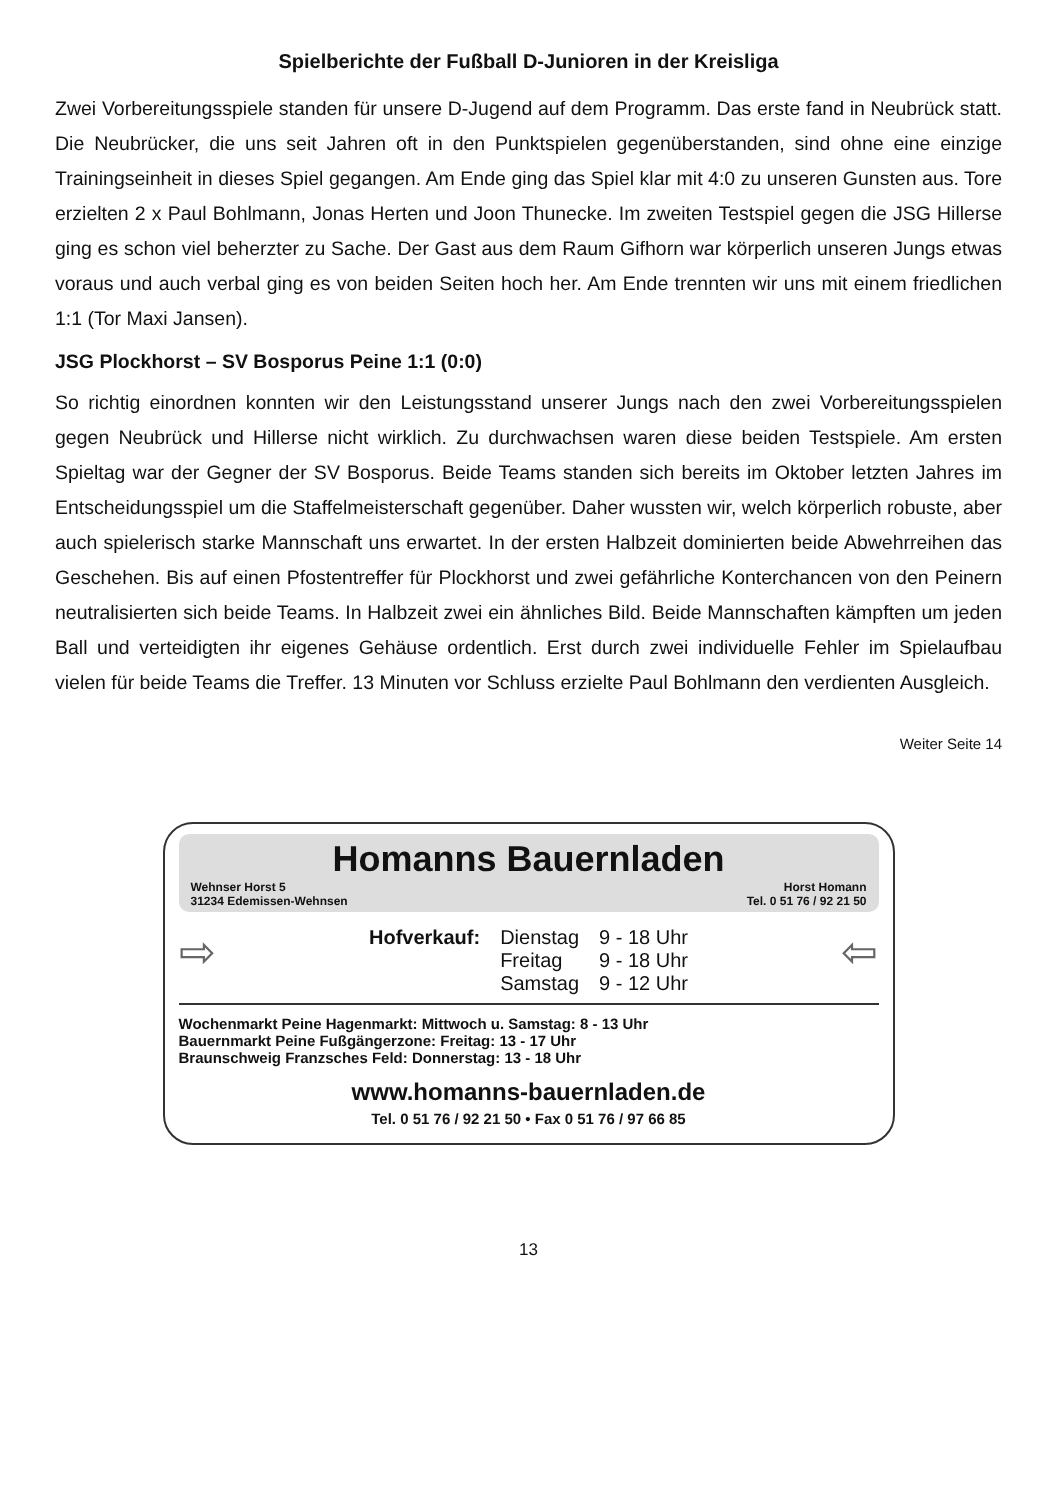Spielberichte der Fußball D-Junioren in der Kreisliga
Zwei Vorbereitungsspiele standen für unsere D-Jugend auf dem Programm. Das erste fand in Neubrück statt. Die Neubrücker, die uns seit Jahren oft in den Punktspielen gegenüberstanden, sind ohne eine einzige Trainingseinheit in dieses Spiel gegangen. Am Ende ging das Spiel klar mit 4:0 zu unseren Gunsten aus. Tore erzielten 2 x Paul Bohlmann, Jonas Herten und Joon Thunecke. Im zweiten Testspiel gegen die JSG Hillerse ging es schon viel beherzter zu Sache. Der Gast aus dem Raum Gifhorn war körperlich unseren Jungs etwas voraus und auch verbal ging es von beiden Seiten hoch her. Am Ende trennten wir uns mit einem friedlichen 1:1 (Tor Maxi Jansen).
JSG Plockhorst – SV Bosporus Peine 1:1 (0:0)
So richtig einordnen konnten wir den Leistungsstand unserer Jungs nach den zwei Vorbereitungsspielen gegen Neubrück und Hillerse nicht wirklich. Zu durchwachsen waren diese beiden Testspiele. Am ersten Spieltag war der Gegner der SV Bosporus. Beide Teams standen sich bereits im Oktober letzten Jahres im Entscheidungsspiel um die Staffelmeisterschaft gegenüber. Daher wussten wir, welch körperlich robuste, aber auch spielerisch starke Mannschaft uns erwartet. In der ersten Halbzeit dominierten beide Abwehrreihen das Geschehen. Bis auf einen Pfostentreffer für Plockhorst und zwei gefährliche Konterchancen von den Peinern neutralisierten sich beide Teams. In Halbzeit zwei ein ähnliches Bild. Beide Mannschaften kämpften um jeden Ball und verteidigten ihr eigenes Gehäuse ordentlich. Erst durch zwei individuelle Fehler im Spielaufbau vielen für beide Teams die Treffer. 13 Minuten vor Schluss erzielte Paul Bohlmann den verdienten Ausgleich.
Weiter Seite 14
Homanns Bauernladen
Wehnser Horst 5
31234 Edemissen-Wehnsen Horst Homann
Tel. 0 51 76 / 92 21 50
⇨
| Hofverkauf: | Dienstag | 9 - 18 Uhr |
| | Freitag | 9 - 18 Uhr |
| | Samstag | 9 - 12 Uhr |
⇦
Wochenmarkt Peine Hagenmarkt: Mittwoch u. Samstag: 8 - 13 Uhr
Bauernmarkt Peine Fußgängerzone: Freitag: 13 - 17 Uhr
Braunschweig Franzsches Feld: Donnerstag: 13 - 18 Uhr
www.homanns-bauernladen.de
Tel. 0 51 76 / 92 21 50 • Fax 0 51 76 / 97 66 85
13